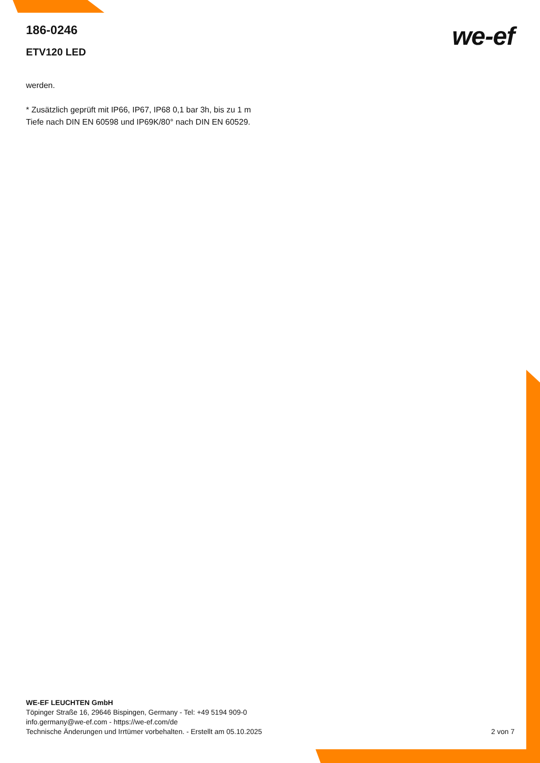we-ef
186-0246
ETV120 LED
werden.
* Zusätzlich geprüft mit IP66, IP67, IP68 0,1 bar 3h, bis zu 1 m Tiefe nach DIN EN 60598 und IP69K/80° nach DIN EN 60529.
WE-EF LEUCHTEN GmbH
Töpinger Straße 16, 29646 Bispingen, Germany - Tel: +49 5194 909-0
info.germany@we-ef.com - https://we-ef.com/de
Technische Änderungen und Irrtümer vorbehalten. - Erstellt am 05.10.2025 2 von 7